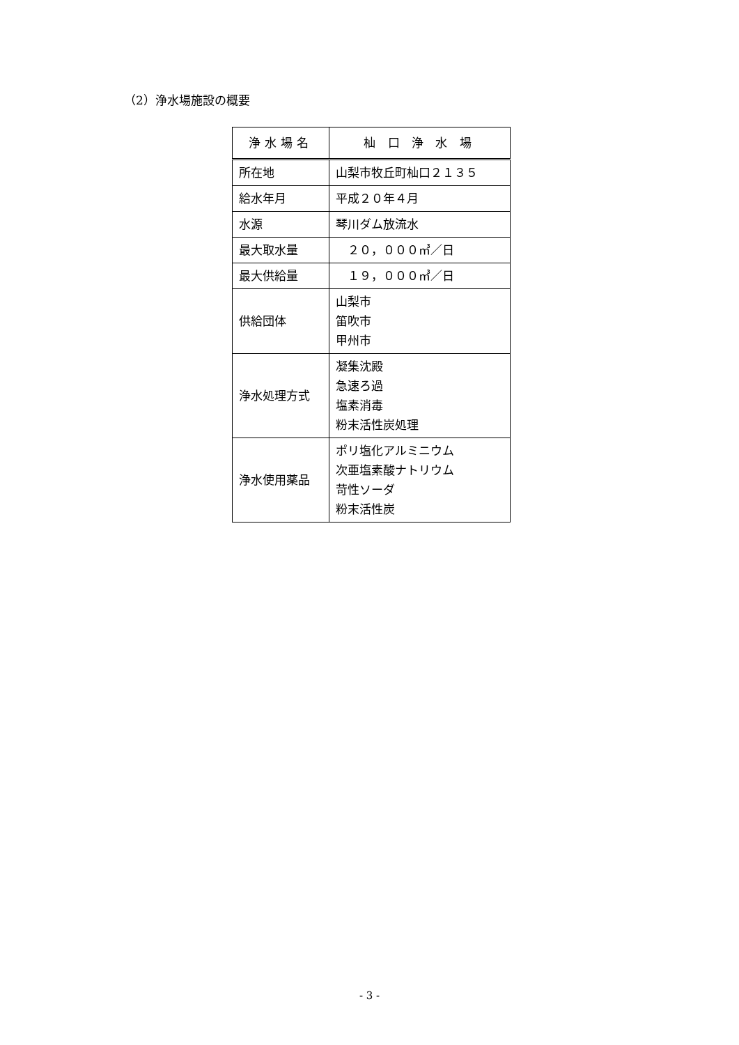（2）浄水場施設の概要
| 浄水場名 | 杣 口 浄 水 場 |
| --- | --- |
| 所在地 | 山梨市牧丘町杣口２１３５ |
| 給水年月 | 平成２０年４月 |
| 水源 | 琴川ダム放流水 |
| 最大取水量 | ２０，０００㎥／日 |
| 最大供給量 | １９，０００㎥／日 |
| 供給団体 | 山梨市 笛吹市 甲州市 |
| 浄水処理方式 | 凝集沈殿 急速ろ過 塩素消毒 粉末活性炭処理 |
| 浄水使用薬品 | ポリ塩化アルミニウム 次亜塩素酸ナトリウム 苛性ソーダ 粉末活性炭 |
- 3 -